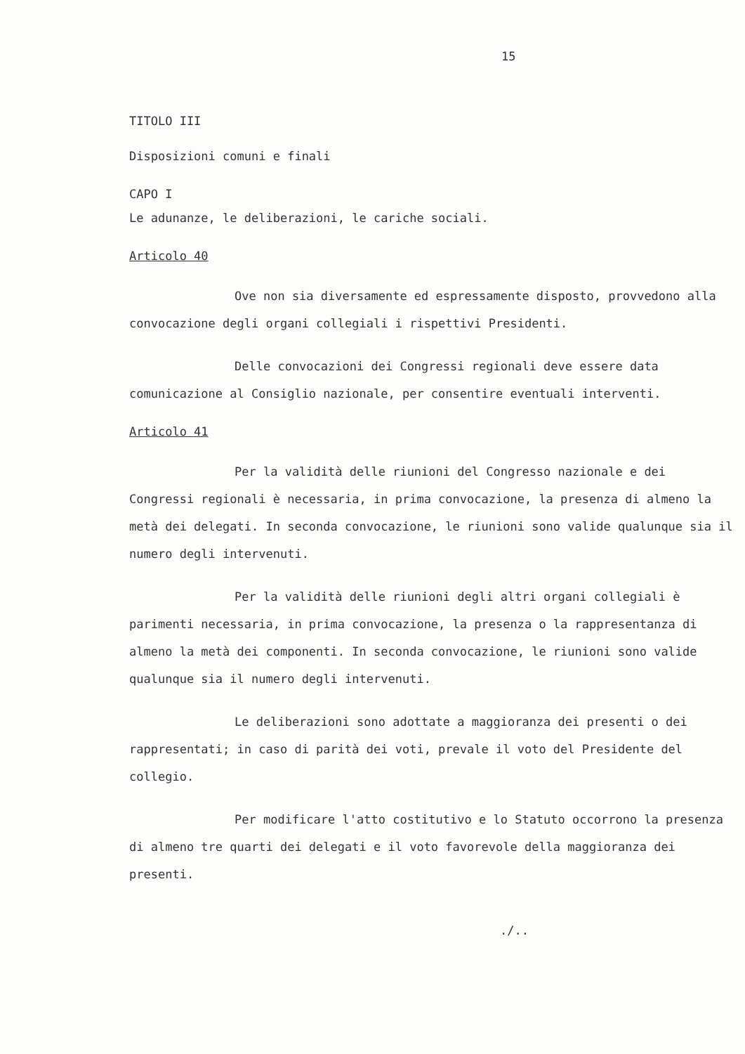15
TITOLO III
Disposizioni comuni e finali
CAPO I
Le adunanze, le deliberazioni, le cariche sociali.
Articolo 40
Ove non sia diversamente ed espressamente disposto, provvedono alla convocazione degli organi collegiali i rispettivi Presidenti.
Delle convocazioni dei Congressi regionali deve essere data comunicazione al Consiglio nazionale, per consentire eventuali interventi.
Articolo 41
Per la validità delle riunioni del Congresso nazionale e dei Congressi regionali è necessaria, in prima convocazione, la presenza di almeno la metà dei delegati. In seconda convocazione, le riunioni sono valide qualunque sia il numero degli intervenuti.
Per la validità delle riunioni degli altri organi collegiali è parimenti necessaria, in prima convocazione, la presenza o la rappresentanza di almeno la metà dei componenti. In seconda convocazione, le riunioni sono valide qualunque sia il numero degli intervenuti.
Le deliberazioni sono adottate a maggioranza dei presenti o dei rappresentati; in caso di parità dei voti, prevale il voto del Presidente del collegio.
Per modificare l'atto costitutivo e lo Statuto occorrono la presenza di almeno tre quarti dei delegati e il voto favorevole della maggioranza dei presenti.
./..